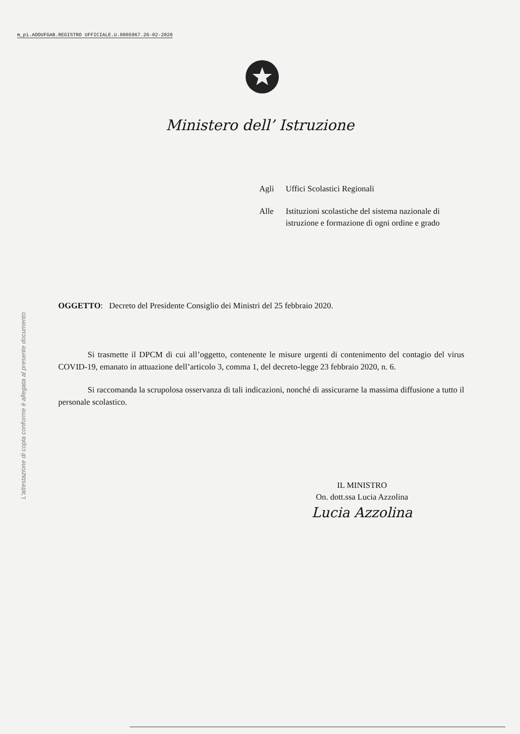m_pi.AOOUFGAB.REGISTRO UFFICIALE.U.0005967.26-02-2020
Ministero dell’ Istruzione
Agli Uffici Scolastici Regionali
Alle Istituzioni scolastiche del sistema nazionale di istruzione e formazione di ogni ordine e grado
L'attestazione di copia conforme è allegata al presente documento
OGGETTO: Decreto del Presidente Consiglio dei Ministri del 25 febbraio 2020.
Si trasmette il DPCM di cui all’oggetto, contenente le misure urgenti di contenimento del contagio del virus COVID-19, emanato in attuazione dell’articolo 3, comma 1, del decreto-legge 23 febbraio 2020, n. 6.
Si raccomanda la scrupolosa osservanza di tali indicazioni, nonché di assicurarne la massima diffusione a tutto il personale scolastico.
IL MINISTRO
On. dott.ssa Lucia Azzolina
Lucia Azzolina